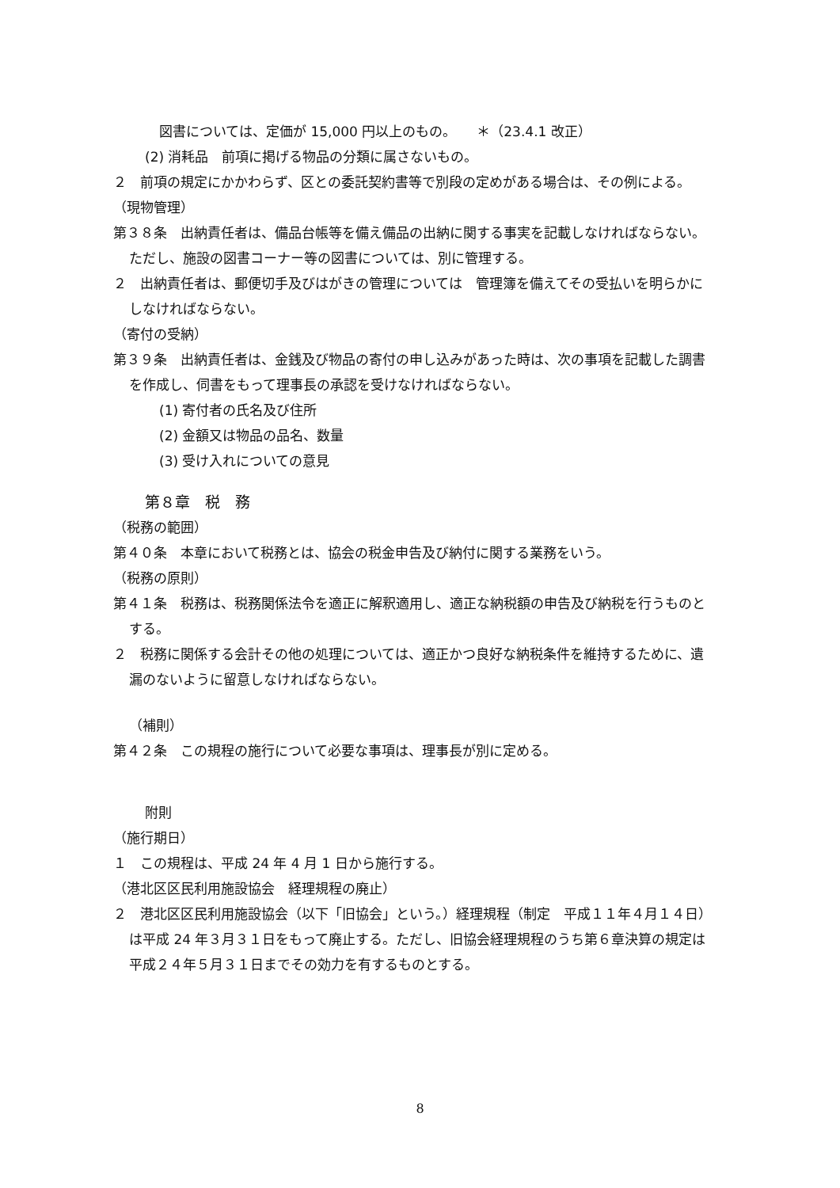図書については、定価が 15,000 円以上のもの。　　＊（23.4.1 改正）
(2) 消耗品　前項に掲げる物品の分類に属さないもの。
２　前項の規定にかかわらず、区との委託契約書等で別段の定めがある場合は、その例による。
（現物管理）
第３８条　出納責任者は、備品台帳等を備え備品の出納に関する事実を記載しなければならない。ただし、施設の図書コーナー等の図書については、別に管理する。
２　出納責任者は、郵便切手及びはがきの管理については　管理簿を備えてその受払いを明らかにしなければならない。
（寄付の受納）
第３９条　出納責任者は、金銭及び物品の寄付の申し込みがあった時は、次の事項を記載した調書を作成し、伺書をもって理事長の承認を受けなければならない。
(1) 寄付者の氏名及び住所
(2) 金額又は物品の品名、数量
(3) 受け入れについての意見
第８章　税　務
（税務の範囲）
第４０条　本章において税務とは、協会の税金申告及び納付に関する業務をいう。
（税務の原則）
第４１条　税務は、税務関係法令を適正に解釈適用し、適正な納税額の申告及び納税を行うものとする。
２　税務に関係する会計その他の処理については、適正かつ良好な納税条件を維持するために、遺漏のないように留意しなければならない。
（補則）
第４２条　この規程の施行について必要な事項は、理事長が別に定める。
附則
（施行期日）
１　この規程は、平成 24 年 4 月 1 日から施行する。
（港北区区民利用施設協会　経理規程の廃止）
２　港北区区民利用施設協会（以下「旧協会」という。）経理規程（制定　平成１１年４月１４日）は平成 24 年３月３１日をもって廃止する。ただし、旧協会経理規程のうち第６章決算の規定は平成２４年５月３１日までその効力を有するものとする。
8